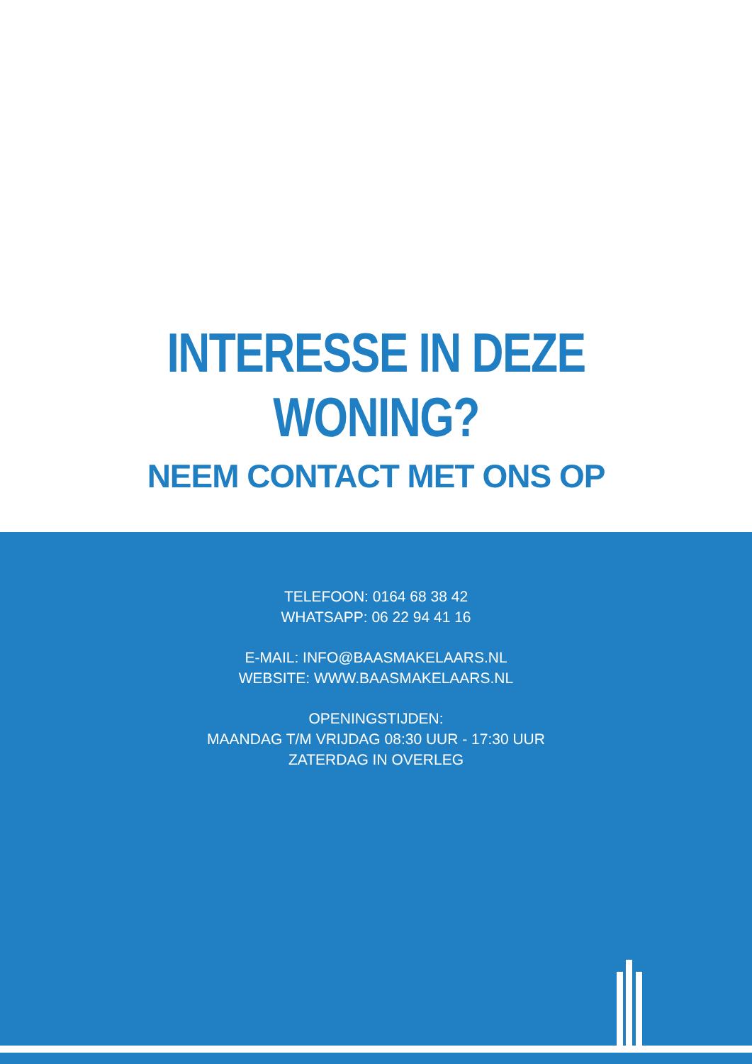INTERESSE IN DEZE WONING?
NEEM CONTACT MET ONS OP
TELEFOON: 0164 68 38 42
WHATSAPP: 06 22 94 41 16
E-MAIL: INFO@BAASMAKELAARS.NL
WEBSITE: WWW.BAASMAKELAARS.NL
OPENINGSTIJDEN:
MAANDAG T/M VRIJDAG 08:30 UUR - 17:30 UUR
ZATERDAG IN OVERLEG